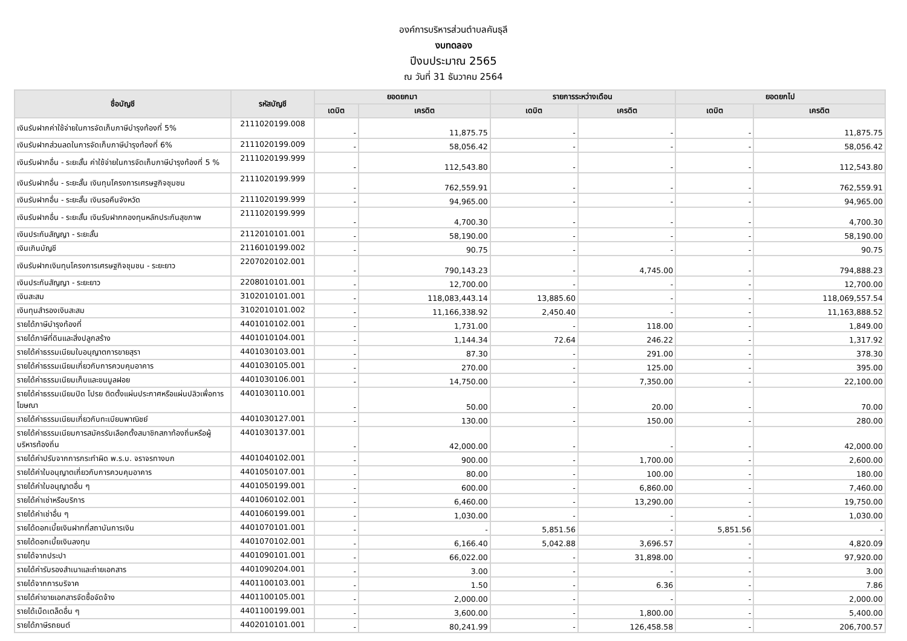องค์การบริหารส่วนตำบลคันธุลี
งบทดลอง
ปีงบประมาณ 2565
ณ วันที่ 31 ธันวาคม 2564
| ชื่อบัญชี | รหัสบัญชี | ยอดยกมา | | รายการระหว่างเดือน | | ยอดยกไป | |
| --- | --- | --- | --- | --- | --- | --- | --- |
| | | เดบิต | เครดิต | เดบิต | เครดิต | เดบิต | เครดิต |
| เงินรับฝากค่าใช้จ่ายในการจัดเก็บภาษีบำรุงท้องที่ 5% | 2111020199.008 | - | 11,875.75 | - | - | - | 11,875.75 |
| เงินรับฝากส่วนลดในการจัดเก็บภาษีบำรุงท้องที่ 6% | 2111020199.009 | - | 58,056.42 | - | - | - | 58,056.42 |
| เงินรับฝากอื่น - ระยะสั้น ค่าใช้จ่ายในการจัดเก็บภาษีบำรุงท้องที่ 5 % | 2111020199.999 | - | 112,543.80 | - | - | - | 112,543.80 |
| เงินรับฝากอื่น - ระยะสั้น เงินทุนโครงการเศรษฐกิจชุมชน | 2111020199.999 | - | 762,559.91 | - | - | - | 762,559.91 |
| เงินรับฝากอื่น - ระยะสั้น เงินรอคืนจังหวัด | 2111020199.999 | - | 94,965.00 | - | - | - | 94,965.00 |
| เงินรับฝากอื่น - ระยะสั้น เงินรับฝากกองทุนหลักประกันสุขภาพ | 2111020199.999 | - | 4,700.30 | - | - | - | 4,700.30 |
| เงินประกันสัญญา - ระยะสั้น | 2112010101.001 | - | 58,190.00 | - | - | - | 58,190.00 |
| เงินเกินบัญชี | 2116010199.002 | - | 90.75 | - | - | - | 90.75 |
| เงินรับฝากเงินทุนโครงการเศรษฐกิจชุมชน - ระยะยาว | 2207020102.001 | - | 790,143.23 | - | 4,745.00 | - | 794,888.23 |
| เงินประกันสัญญา - ระยะยาว | 2208010101.001 | - | 12,700.00 | - | - | - | 12,700.00 |
| เงินสะสม | 3102010101.001 | - | 118,083,443.14 | 13,885.60 | - | - | 118,069,557.54 |
| เงินทุนสำรองเงินสะสม | 3102010101.002 | - | 11,166,338.92 | 2,450.40 | - | - | 11,163,888.52 |
| รายได้ภาษีบำรุงท้องที่ | 4401010102.001 | - | 1,731.00 | - | 118.00 | - | 1,849.00 |
| รายได้ภาษีที่ดินและสิ่งปลูกสร้าง | 4401010104.001 | - | 1,144.34 | 72.64 | 246.22 | - | 1,317.92 |
| รายได้ค่าธรรมเนียมใบอนุญาตการขายสุรา | 4401030103.001 | - | 87.30 | - | 291.00 | - | 378.30 |
| รายได้ค่าธรรมเนียมเกี่ยวกับการควบคุมอาคาร | 4401030105.001 | - | 270.00 | - | 125.00 | - | 395.00 |
| รายได้ค่าธรรมเนียมเก็บและขนมูลฝอย | 4401030106.001 | - | 14,750.00 | - | 7,350.00 | - | 22,100.00 |
| รายได้ค่าธรรมเนียมปิด โปรย ติดตั้งแผ่นประกาศหรือแผ่นปลิวเพื่อการโฆษณา | 4401030110.001 | - | 50.00 | - | 20.00 | - | 70.00 |
| รายได้ค่าธรรมเนียมเกี่ยวกับทะเบียนพาณิชย์ | 4401030127.001 | - | 130.00 | - | 150.00 | - | 280.00 |
| รายได้ค่าธรรมเนียมการสมัครรับเลือกตั้งสมาชิกสภาท้องถิ่นหรือผู้บริหารท้องถิ่น | 4401030137.001 | - | 42,000.00 | - | - | - | 42,000.00 |
| รายได้ค่าปรับจากการกระทำผิด พ.ร.บ. จราจรทางบก | 4401040102.001 | - | 900.00 | - | 1,700.00 | - | 2,600.00 |
| รายได้ค่าใบอนุญาตเกี่ยวกับการควบคุมอาคาร | 4401050107.001 | - | 80.00 | - | 100.00 | - | 180.00 |
| รายได้ค่าใบอนุญาตอื่น ๆ | 4401050199.001 | - | 600.00 | - | 6,860.00 | - | 7,460.00 |
| รายได้ค่าเช่าหรือบริการ | 4401060102.001 | - | 6,460.00 | - | 13,290.00 | - | 19,750.00 |
| รายได้ค่าเช่าอื่น ๆ | 4401060199.001 | - | 1,030.00 | - | - | - | 1,030.00 |
| รายได้ดอกเบี้ยเงินฝากที่สถาบันการเงิน | 4401070101.001 | - | - | 5,851.56 | - | 5,851.56 | - |
| รายได้ดอกเบี้ยเงินลงทุน | 4401070102.001 | - | 6,166.40 | 5,042.88 | 3,696.57 | - | 4,820.09 |
| รายได้จากประปา | 4401090101.001 | - | 66,022.00 | - | 31,898.00 | - | 97,920.00 |
| รายได้ค่ารับรองสำเนาและถ่ายเอกสาร | 4401090204.001 | - | 3.00 | - | - | - | 3.00 |
| รายได้จากการบริจาค | 4401100103.001 | - | 1.50 | - | 6.36 | - | 7.86 |
| รายได้ค่าขายเอกสารจัดซื้อจัดจ้าง | 4401100105.001 | - | 2,000.00 | - | - | - | 2,000.00 |
| รายได้เบ็ดเตล็ดอื่น ๆ | 4401100199.001 | - | 3,600.00 | - | 1,800.00 | - | 5,400.00 |
| รายได้ภาษีรถยนต์ | 4402010101.001 | - | 80,241.99 | - | 126,458.58 | - | 206,700.57 |